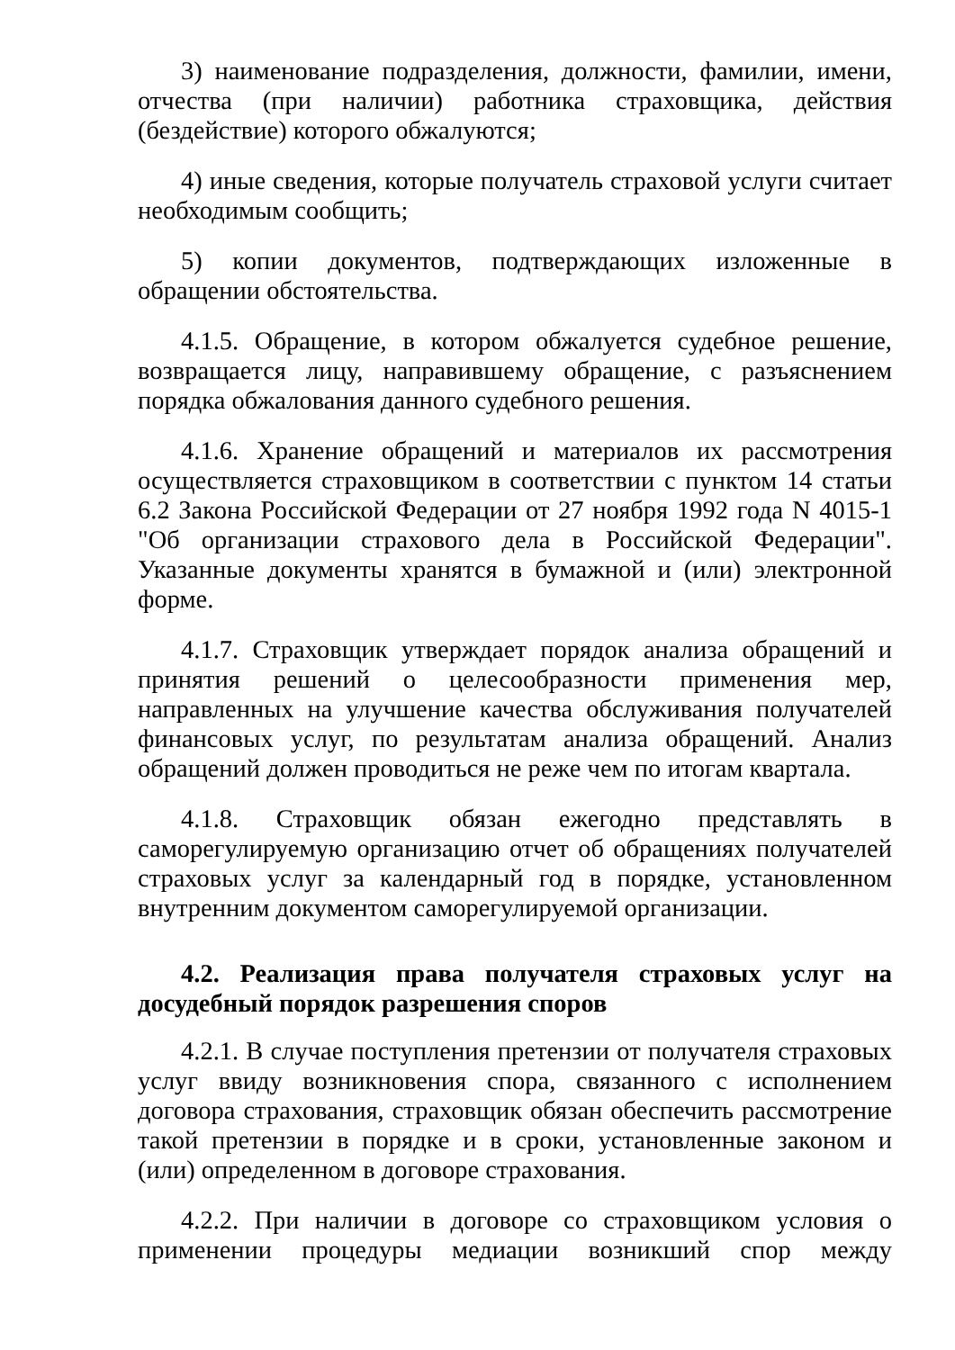3) наименование подразделения, должности, фамилии, имени, отчества (при наличии) работника страховщика, действия (бездействие) которого обжалуются;
4) иные сведения, которые получатель страховой услуги считает необходимым сообщить;
5) копии документов, подтверждающих изложенные в обращении обстоятельства.
4.1.5. Обращение, в котором обжалуется судебное решение, возвращается лицу, направившему обращение, с разъяснением порядка обжалования данного судебного решения.
4.1.6. Хранение обращений и материалов их рассмотрения осуществляется страховщиком в соответствии с пунктом 14 статьи 6.2 Закона Российской Федерации от 27 ноября 1992 года N 4015-1 "Об организации страхового дела в Российской Федерации". Указанные документы хранятся в бумажной и (или) электронной форме.
4.1.7. Страховщик утверждает порядок анализа обращений и принятия решений о целесообразности применения мер, направленных на улучшение качества обслуживания получателей финансовых услуг, по результатам анализа обращений. Анализ обращений должен проводиться не реже чем по итогам квартала.
4.1.8. Страховщик обязан ежегодно представлять в саморегулируемую организацию отчет об обращениях получателей страховых услуг за календарный год в порядке, установленном внутренним документом саморегулируемой организации.
4.2. Реализация права получателя страховых услуг на досудебный порядок разрешения споров
4.2.1. В случае поступления претензии от получателя страховых услуг ввиду возникновения спора, связанного с исполнением договора страхования, страховщик обязан обеспечить рассмотрение такой претензии в порядке и в сроки, установленные законом и (или) определенном в договоре страхования.
4.2.2. При наличии в договоре со страховщиком условия о применении процедуры медиации возникший спор между